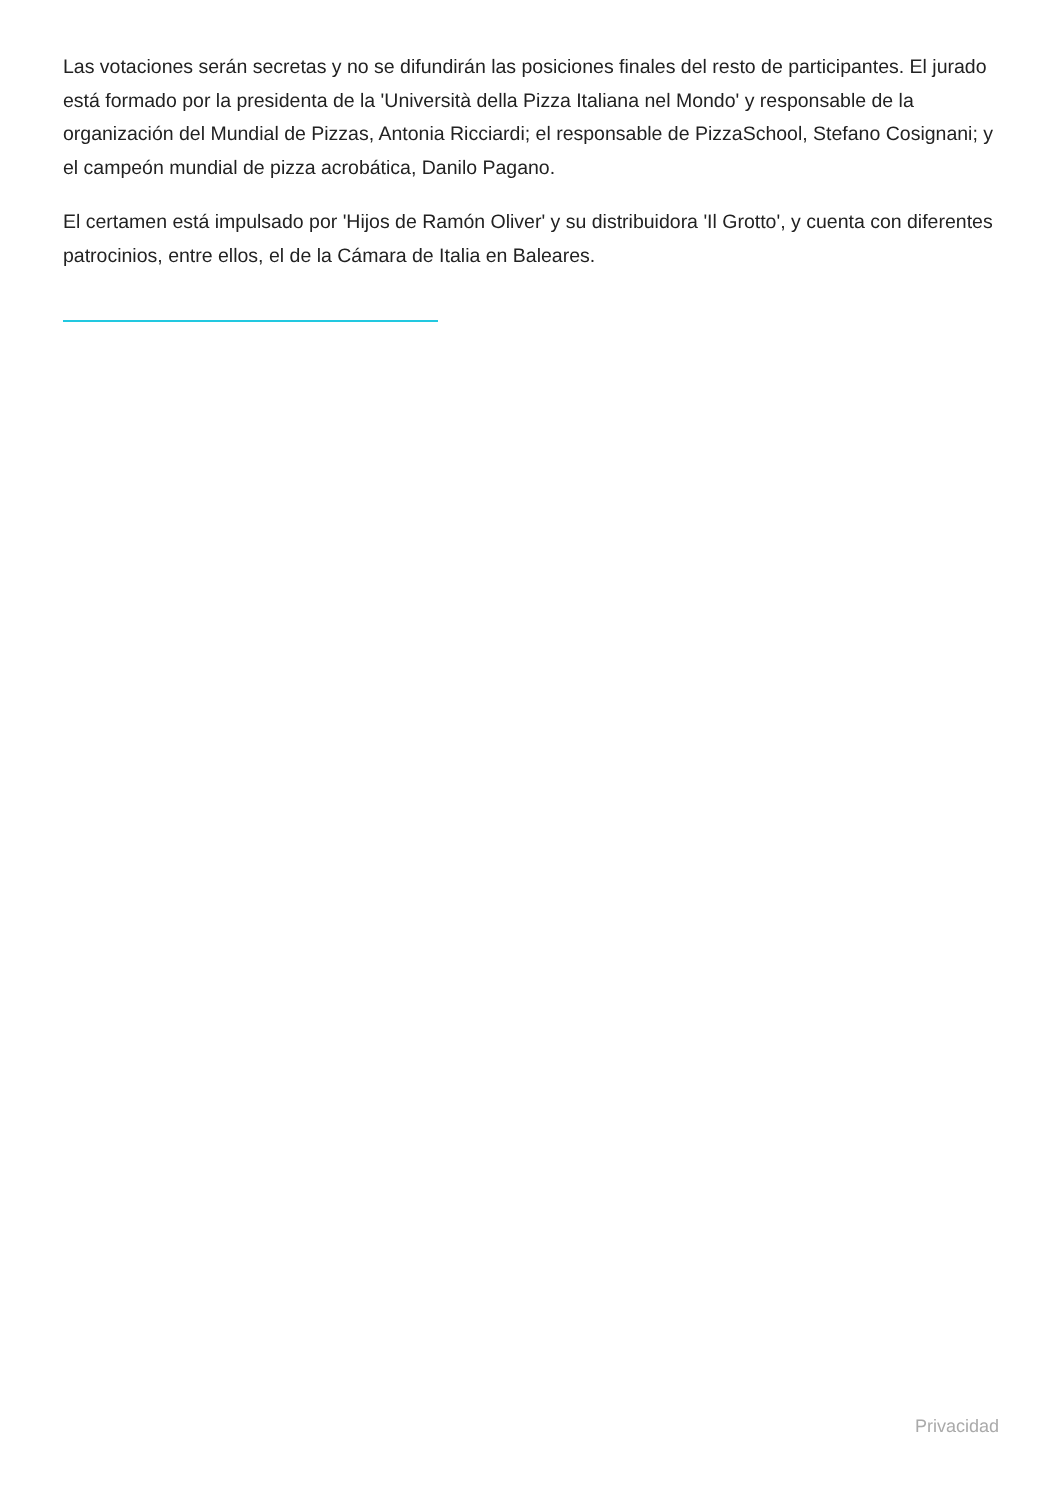Las votaciones serán secretas y no se difundirán las posiciones finales del resto de participantes. El jurado está formado por la presidenta de la 'Università della Pizza Italiana nel Mondo' y responsable de la organización del Mundial de Pizzas, Antonia Ricciardi; el responsable de PizzaSchool, Stefano Cosignani; y el campeón mundial de pizza acrobática, Danilo Pagano.
El certamen está impulsado por 'Hijos de Ramón Oliver' y su distribuidora 'Il Grotto', y cuenta con diferentes patrocinios, entre ellos, el de la Cámara de Italia en Baleares.
Privacidad